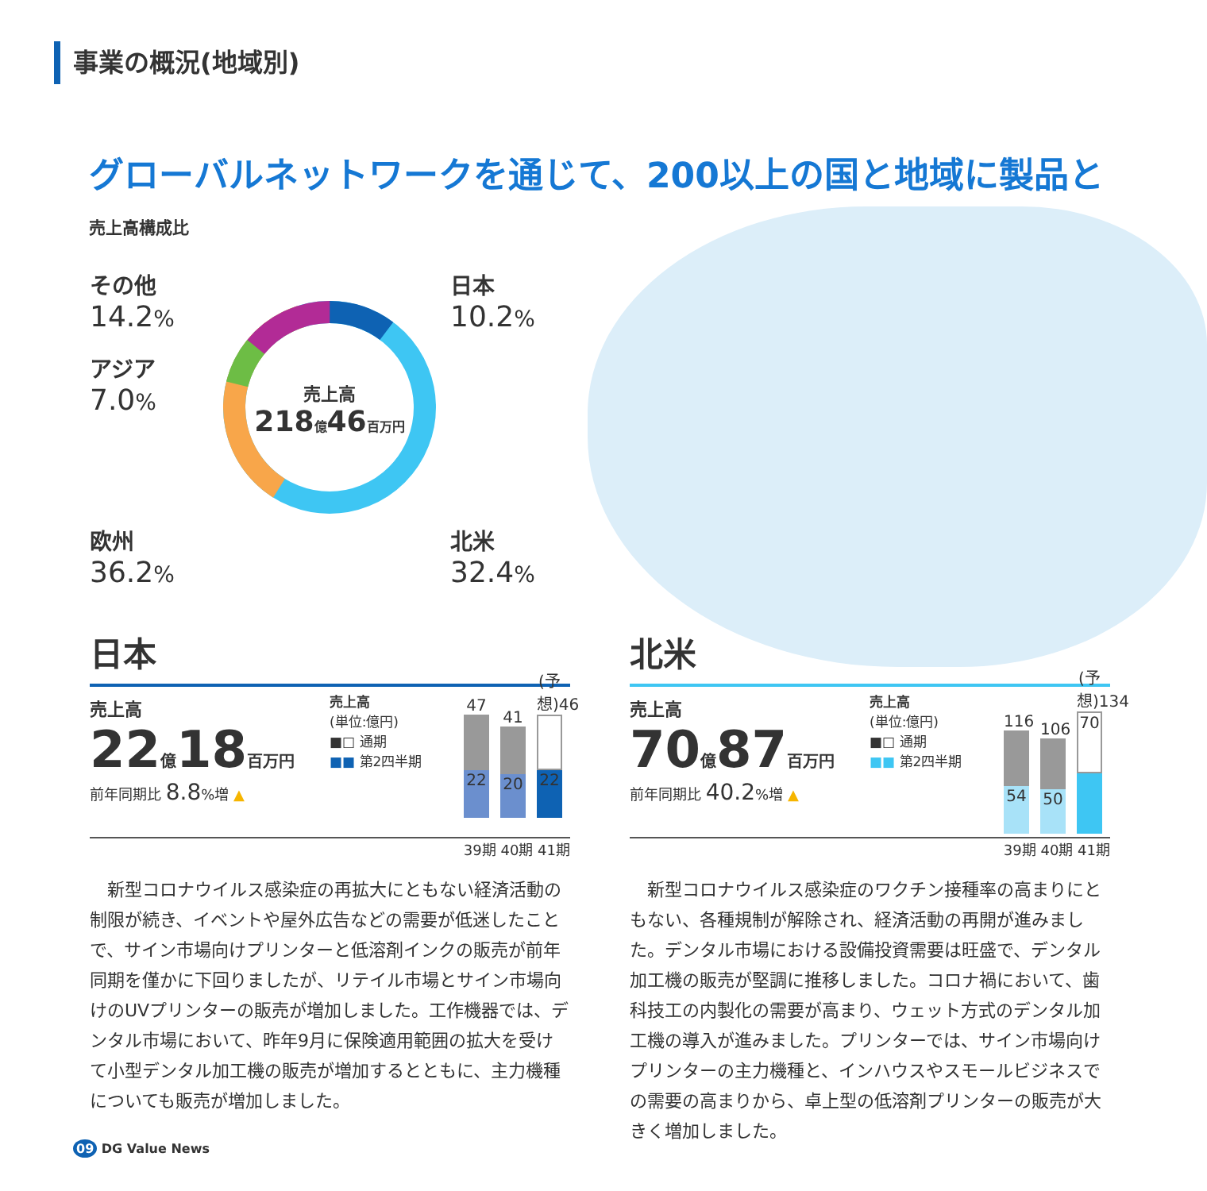事業の概況(地域別)
グローバルネットワークを通じて、200以上の国と地域に製品と
売上高構成比
売上高
218億46百万円
その他
14.2%
アジア
7.0%
欧州
36.2%
日本
10.2%
北米
32.4%
日本
売上高
22億18百万円
前年同期比 8.8%増 ▲
売上高
(単位:億円)
■□ 通期
■■ 第2四半期
47
22
41
20
(予想)46
22
39期 40期 41期
　新型コロナウイルス感染症の再拡大にともない経済活動の制限が続き、イベントや屋外広告などの需要が低迷したことで、サイン市場向けプリンターと低溶剤インクの販売が前年同期を僅かに下回りましたが、リテイル市場とサイン市場向けのUVプリンターの販売が増加しました。工作機器では、デンタル市場において、昨年9月に保険適用範囲の拡大を受けて小型デンタル加工機の販売が増加するとともに、主力機種についても販売が増加しました。
北米
売上高
70億87百万円
前年同期比 40.2%増 ▲
売上高
(単位:億円)
■□ 通期
■■ 第2四半期
116
54
106
50
(予想)134
70
39期 40期 41期
　新型コロナウイルス感染症のワクチン接種率の高まりにともない、各種規制が解除され、経済活動の再開が進みました。デンタル市場における設備投資需要は旺盛で、デンタル加工機の販売が堅調に推移しました。コロナ禍において、歯科技工の内製化の需要が高まり、ウェット方式のデンタル加工機の導入が進みました。プリンターでは、サイン市場向けプリンターの主力機種と、インハウスやスモールビジネスでの需要の高まりから、卓上型の低溶剤プリンターの販売が大きく増加しました。
09 DG Value News